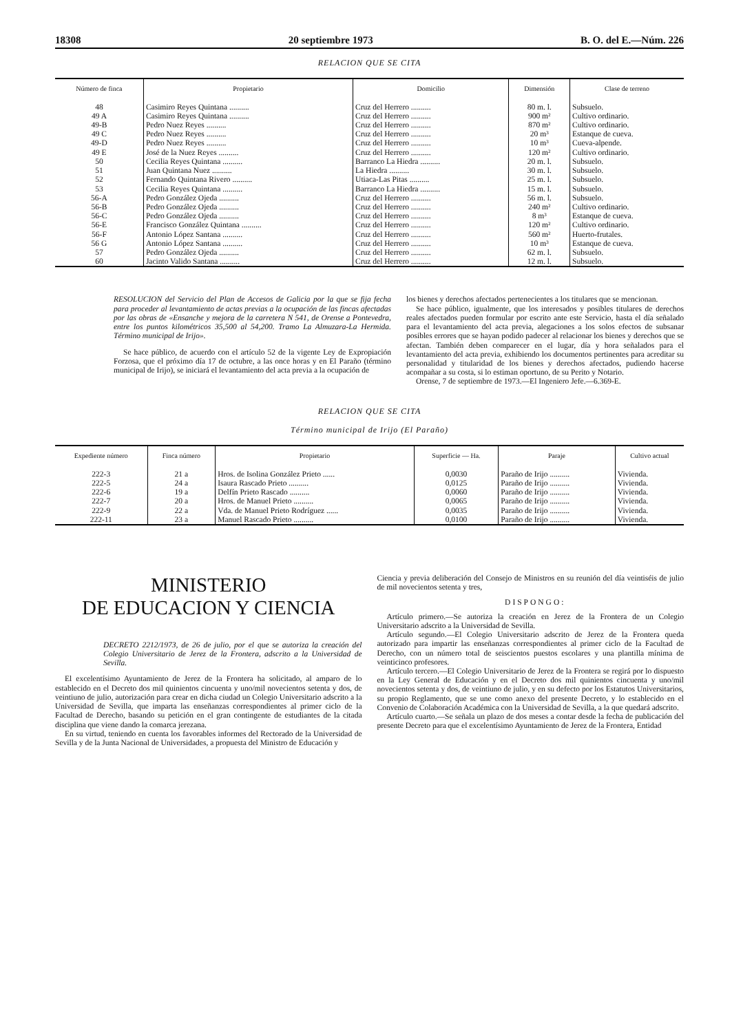18308 20 septiembre 1973 B. O. del E.—Núm. 226
RELACION QUE SE CITA
| Número de finca | Propietario | Domicilio | Dimensión | Clase de terreno |
| --- | --- | --- | --- | --- |
| 48 | Casimiro Reyes Quintana .......... | Cruz del Herrero .......... | 80 m. l. | Subsuelo. |
| 49 A | Casimiro Reyes Quintana .......... | Cruz del Herrero .......... | 900 m² | Cultivo ordinario. |
| 49-B | Pedro Nuez Reyes .......... | Cruz del Herrero .......... | 870 m² | Cultivo ordinario. |
| 49 C | Pedro Nuez Reyes .......... | Cruz del Herrero .......... | 20 m³ | Estanque de cueva. |
| 49-D | Pedro Nuez Reyes .......... | Cruz del Herrero .......... | 10 m³ | Cueva-alpende. |
| 49 E | José de la Nuez Reyes .......... | Cruz del Herrero .......... | 120 m² | Cultivo ordinario. |
| 50 | Cecilia Reyes Quintana .......... | Barranco La Hiedra .......... | 20 m. l. | Subsuelo. |
| 51 | Juan Quintana Nuez .......... | La Hiedra .......... | 30 m. l. | Subsuelo. |
| 52 | Fernando Quintana Rivero .......... | Utiaca-Las Pitas .......... | 25 m. l. | Subsuelo. |
| 53 | Cecilia Reyes Quintana .......... | Barranco La Hiedra .......... | 15 m. l. | Subsuelo. |
| 56-A | Pedro González Ojeda .......... | Cruz del Herrero .......... | 56 m. l. | Subsuelo. |
| 56-B | Pedro González Ojeda .......... | Cruz del Herrero .......... | 240 m² | Cultivo ordinario. |
| 56-C | Pedro González Ojeda .......... | Cruz del Herrero .......... | 8 m³ | Estanque de cueva. |
| 56-E | Francisco González Quintana .......... | Cruz del Herrero .......... | 120 m² | Cultivo ordinario. |
| 56-F | Antonio López Santana .......... | Cruz del Herrero .......... | 560 m² | Huerto-frutales. |
| 56 G | Antonio López Santana .......... | Cruz del Herrero .......... | 10 m³ | Estanque de cueva. |
| 57 | Pedro González Ojeda .......... | Cruz del Herrero .......... | 62 m. l. | Subsuelo. |
| 60 | Jacinto Valido Santana .......... | Cruz del Herrero .......... | 12 m. l. | Subsuelo. |
RESOLUCION del Servicio del Plan de Accesos de Galicia por la que se fija fecha para proceder al levantamiento de actas previas a la ocupación de las fincas afectadas por las obras de «Ensanche y mejora de la carretera N 541, de Orense a Pontevedra, entre los puntos kilométricos 35,500 al 54,200. Tramo La Almuzara-La Hermida. Término municipal de Irijo».
Se hace público, de acuerdo con el artículo 52 de la vigente Ley de Expropiación Forzosa, que el próximo día 17 de octubre, a las once horas y en El Paraño (término municipal de Irijo), se iniciará el levantamiento del acta previa a la ocupación de
los bienes y derechos afectados pertenecientes a los titulares que se mencionan.
Se hace público, igualmente, que los interesados y posibles titulares de derechos reales afectados pueden formular por escrito ante este Servicio, hasta el día señalado para el levantamiento del acta previa, alegaciones a los solos efectos de subsanar posibles errores que se hayan podido padecer al relacionar los bienes y derechos que se afectan. También deben comparecer en el lugar, día y hora señalados para el levantamiento del acta previa, exhibiendo los documentos pertinentes para acreditar su personalidad y titularidad de los bienes y derechos afectados, pudiendo hacerse acompañar a su costa, si lo estiman oportuno, de su Perito y Notario.
Orense, 7 de septiembre de 1973.—El Ingeniero Jefe.—6.369-E.
RELACION QUE SE CITA
Término municipal de Irijo (El Paraño)
| Expediente número | Finca número | Propietario | Superficie — Ha. | Paraje | Cultivo actual |
| --- | --- | --- | --- | --- | --- |
| 222-3 | 21 a | Hros. de Isolina González Prieto ...... | 0,0030 | Paraño de Irijo .......... | Vivienda. |
| 222-5 | 24 a | Isaura Rascado Prieto .......... | 0,0125 | Paraño de Irijo .......... | Vivienda. |
| 222-6 | 19 a | Delfín Prieto Rascado .......... | 0,0060 | Paraño de Irijo .......... | Vivienda. |
| 222-7 | 20 a | Hros. de Manuel Prieto .......... | 0,0065 | Paraño de Irijo .......... | Vivienda. |
| 222-9 | 22 a | Vda. de Manuel Prieto Rodríguez ...... | 0,0035 | Paraño de Irijo .......... | Vivienda. |
| 222-11 | 23 a | Manuel Rascado Prieto .......... | 0,0100 | Paraño de Irijo .......... | Vivienda. |
MINISTERIO
DE EDUCACION Y CIENCIA
DECRETO 2212/1973, de 26 de julio, por el que se autoriza la creación del Colegio Universitario de Jerez de la Frontera, adscrito a la Universidad de Sevilla.
El excelentísimo Ayuntamiento de Jerez de la Frontera ha solicitado, al amparo de lo establecido en el Decreto dos mil quinientos cincuenta y uno/mil novecientos setenta y dos, de veintiuno de julio, autorización para crear en dicha ciudad un Colegio Universitario adscrito a la Universidad de Sevilla, que imparta las enseñanzas correspondientes al primer ciclo de la Facultad de Derecho, basando su petición en el gran contingente de estudiantes de la citada disciplina que viene dando la comarca jerezana.
En su virtud, teniendo en cuenta los favorables informes del Rectorado de la Universidad de Sevilla y de la Junta Nacional de Universidades, a propuesta del Ministro de Educación y
Ciencia y previa deliberación del Consejo de Ministros en su reunión del día veintiséis de julio de mil novecientos setenta y tres,
DISPONGO:
Artículo primero.—Se autoriza la creación en Jerez de la Frontera de un Colegio Universitario adscrito a la Universidad de Sevilla.
Artículo segundo.—El Colegio Universitario adscrito de Jerez de la Frontera queda autorizado para impartir las enseñanzas correspondientes al primer ciclo de la Facultad de Derecho, con un número total de seiscientos puestos escolares y una plantilla mínima de veinticinco profesores.
Artículo tercero.—El Colegio Universitario de Jerez de la Frontera se regirá por lo dispuesto en la Ley General de Educación y en el Decreto dos mil quinientos cincuenta y uno/mil novecientos setenta y dos, de veintiuno de julio, y en su defecto por los Estatutos Universitarios, su propio Reglamento, que se une como anexo del presente Decreto, y lo establecido en el Convenio de Colaboración Académica con la Universidad de Sevilla, a la que quedará adscrito.
Artículo cuarto.—Se señala un plazo de dos meses a contar desde la fecha de publicación del presente Decreto para que el excelentísimo Ayuntamiento de Jerez de la Frontera, Entidad